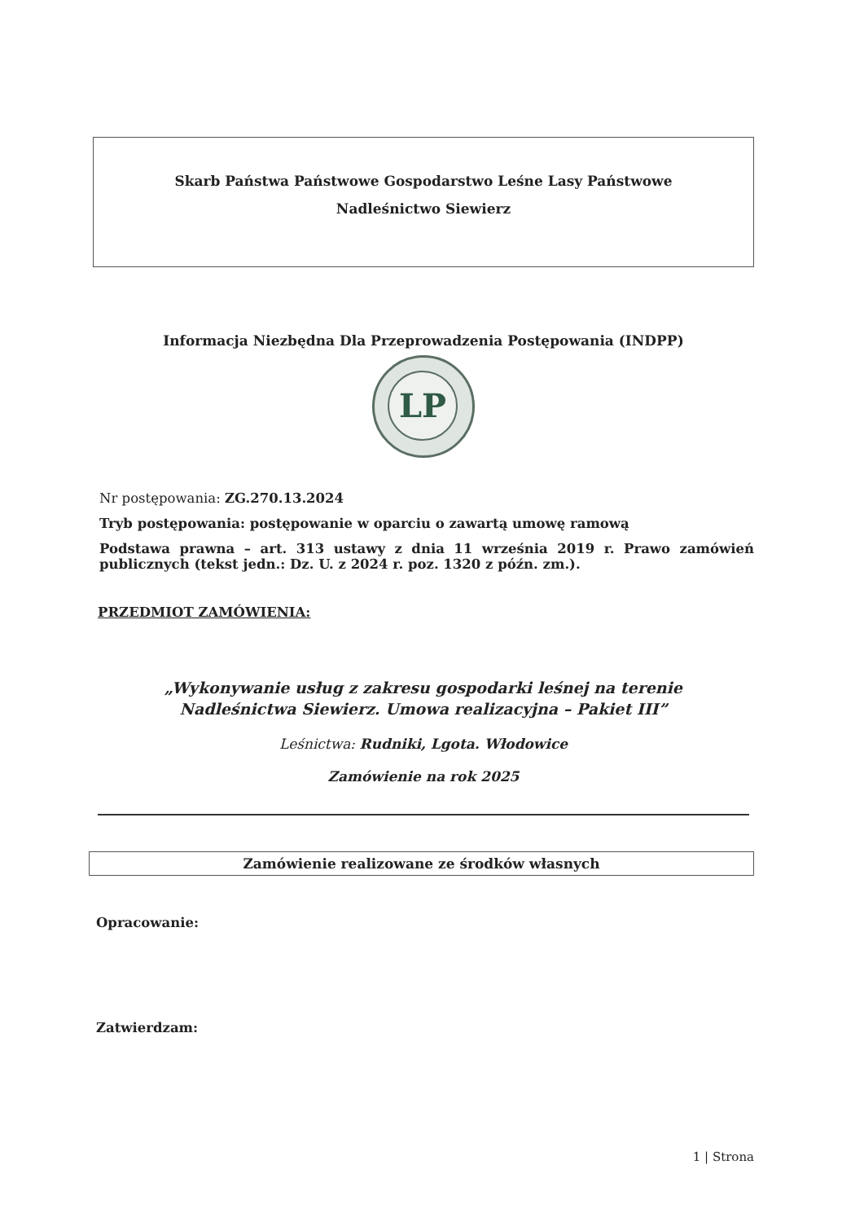Skarb Państwa Państwowe Gospodarstwo Leśne Lasy Państwowe
Nadleśnictwo Siewierz
Informacja Niezbędna Dla Przeprowadzenia Postępowania (INDPP)
LP
Nr postępowania: ZG.270.13.2024
Tryb postępowania: postępowanie w oparciu o zawartą umowę ramową
Podstawa prawna – art. 313 ustawy z dnia 11 września 2019 r. Prawo zamówień publicznych (tekst jedn.: Dz. U. z 2024 r. poz. 1320 z późn. zm.).
PRZEDMIOT ZAMÓWIENIA:
„Wykonywanie usług z zakresu gospodarki leśnej na terenie
Nadleśnictwa Siewierz. Umowa realizacyjna – Pakiet III”
Leśnictwa: Rudniki, Lgota. Włodowice
Zamówienie na rok 2025
Zamówienie realizowane ze środków własnych
Opracowanie:
Zatwierdzam:
1 | Strona